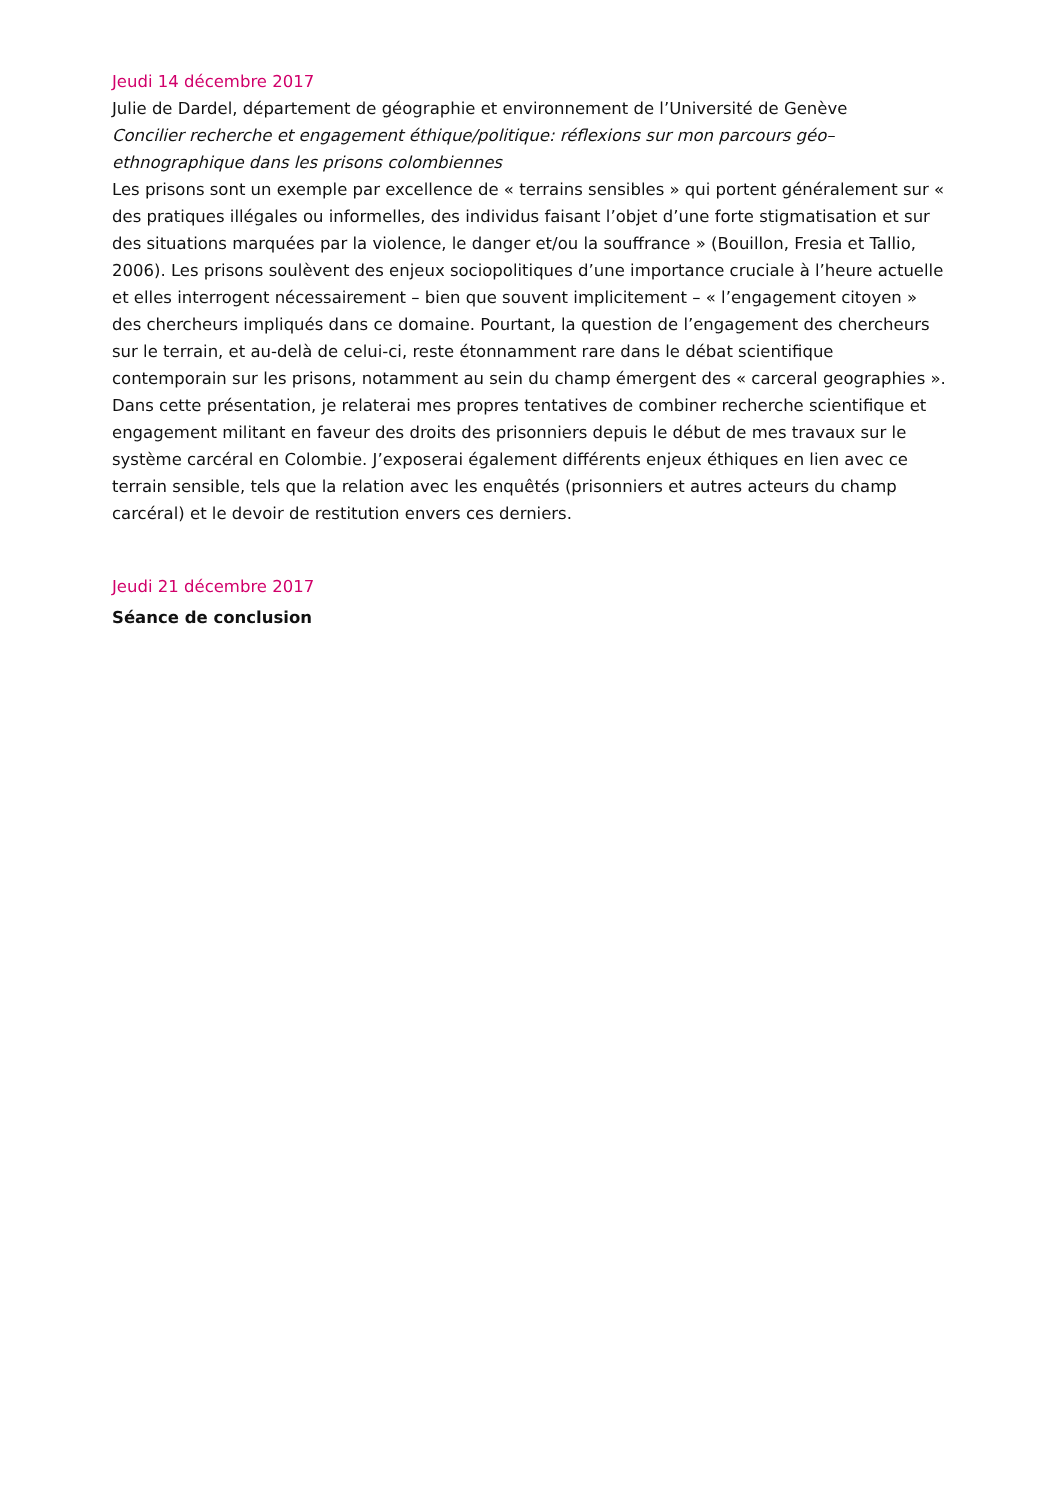Jeudi 14 décembre 2017
Julie de Dardel, département de géographie et environnement de l’Université de Genève
Concilier recherche et engagement éthique/politique: réflexions sur mon parcours géo–ethnographique dans les prisons colombiennes
Les prisons sont un exemple par excellence de « terrains sensibles » qui portent généralement sur « des pratiques illégales ou informelles, des individus faisant l’objet d’une forte stigmatisation et sur des situations marquées par la violence, le danger et/ou la souffrance » (Bouillon, Fresia et Tallio, 2006). Les prisons soulèvent des enjeux sociopolitiques d’une importance cruciale à l’heure actuelle et elles interrogent nécessairement – bien que souvent implicitement – « l’engagement citoyen » des chercheurs impliqués dans ce domaine. Pourtant, la question de l’engagement des chercheurs sur le terrain, et au-delà de celui-ci, reste étonnamment rare dans le débat scientifique contemporain sur les prisons, notamment au sein du champ émergent des « carceral geographies ». Dans cette présentation, je relaterai mes propres tentatives de combiner recherche scientifique et engagement militant en faveur des droits des prisonniers depuis le début de mes travaux sur le système carcéral en Colombie. J’exposerai également différents enjeux éthiques en lien avec ce terrain sensible, tels que la relation avec les enquêtés (prisonniers et autres acteurs du champ carcéral) et le devoir de restitution envers ces derniers.
Jeudi 21 décembre 2017
Séance de conclusion